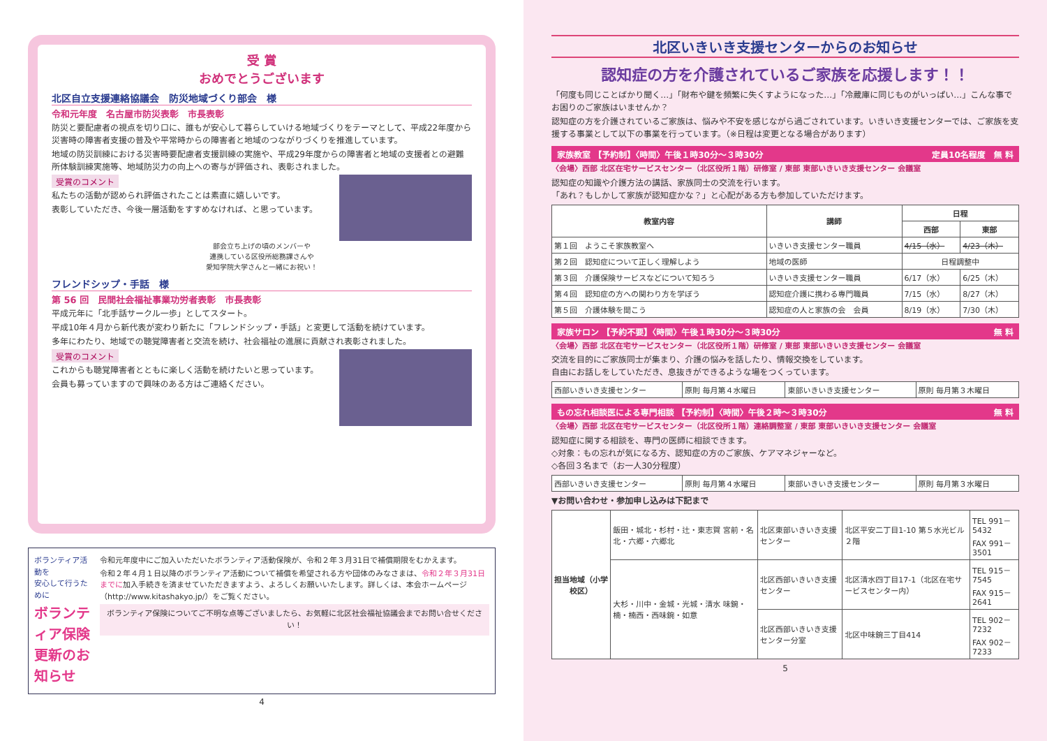受 賞
おめでとうございます
北区自立支援連絡協議会　防災地域づくり部会　様
令和元年度　名古屋市防災表彰　市長表彰
防災と要配慮者の視点を切り口に、誰もが安心して暮らしていける地域づくりをテーマとして、平成22年度から災害時の障害者支援の普及や平常時からの障害者と地域のつながりづくりを推進しています。
地域の防災訓練における災害時要配慮者支援訓練の実施や、平成29年度からの障害者と地域の支援者との避難所体験訓練実施等、地域防災力の向上への寄与が評価され、表彰されました。
受賞のコメント
私たちの活動が認められ評価されたことは素直に嬉しいです。
表彰していただき、今後一層活動をすすめなければ、と思っています。
部会立ち上げの頃のメンバーや
連携している区役所総務課さんや
愛知学院大学さんと一緒にお祝い！
フレンドシップ・手話　様
第 56 回　民間社会福祉事業功労者表彰　市長表彰
平成元年に「北手話サークル一歩」としてスタート。
平成10年４月から新代表が変わり新たに「フレンドシップ・手話」と変更して活動を続けています。
多年にわたり、地域での聴覚障害者と交流を続け、社会福祉の進展に貢献され表彰されました。
受賞のコメント
これからも聴覚障害者とともに楽しく活動を続けたいと思っています。
会員も募っていますので興味のある方はご連絡ください。
ボランティア活動を
安心して行うために
ボランティア保険
更新のお知らせ
令和元年度中にご加入いただいたボランティア活動保険が、令和２年３月31日で補償期限をむかえます。
令和２年４月１日以降のボランティア活動について補償を希望される方や団体のみなさまは、令和２年３月31日までに加入手続きを済ませていただきますよう、よろしくお願いいたします。詳しくは、本会ホームページ（http://www.kitashakyo.jp/）をご覧ください。
ボランティア保険についてご不明な点等ございましたら、お気軽に北区社会福祉協議会までお問い合せください！
4
北区いきいき支援センターからのお知らせ
認知症の方を介護されているご家族を応援します！！
「何度も同じことばかり聞く…」「財布や鍵を頻繁に失くすようになった…」「冷蔵庫に同じものがいっぱい…」こんな事でお困りのご家族はいませんか？
認知症の方を介護されているご家族は、悩みや不安を感じながら過ごされています。いきいき支援センターでは、ご家族を支援する事業として以下の事業を行っています。（※日程は変更となる場合があります）
家族教室 【予約制】〈時間〉午後１時30分～３時30分 定員10名程度　無 料
〈会場〉西部 北区在宅サービスセンター（北区役所１階）研修室 / 東部 東部いきいき支援センター 会議室
認知症の知識や介護方法の講話、家族同士の交流を行います。
「あれ？もしかして家族が認知症かな？」と心配がある方も参加していただけます。
| 教室内容 | 講師 | 日程 | |
| --- | --- | --- | --- |
| | | 西部 | 東部 |
| 第１回 ようこそ家族教室へ | いきいき支援センター職員 | 4/15（水） | 4/23（木） |
| 第２回 認知症について正しく理解しよう | 地域の医師 | 日程調整中 | |
| 第３回 介護保険サービスなどについて知ろう | いきいき支援センター職員 | 6/17（水） | 6/25（木） |
| 第４回 認知症の方への関わり方を学ぼう | 認知症介護に携わる専門職員 | 7/15（水） | 8/27（木） |
| 第５回 介護体験を聞こう | 認知症の人と家族の会 会員 | 8/19（水） | 7/30（木） |
家族サロン 【予約不要】〈時間〉午後１時30分～３時30分 無 料
〈会場〉西部 北区在宅サービスセンター（北区役所１階）研修室 / 東部 東部いきいき支援センター 会議室
交流を目的にご家族同士が集まり、介護の悩みを話したり、情報交換をしています。
自由にお話しをしていただき、息抜きができるような場をつくっています。
| 西部いきいき支援センター | 原則 毎月第４水曜日 | 東部いきいき支援センター | 原則 毎月第３木曜日 |
もの忘れ相談医による専門相談 【予約制】〈時間〉午後２時～３時30分 無 料
〈会場〉西部 北区在宅サービスセンター（北区役所１階）連絡調整室 / 東部 東部いきいき支援センター 会議室
認知症に関する相談を、専門の医師に相談できます。
◇対象：もの忘れが気になる方、認知症の方のご家族、ケアマネジャーなど。
◇各回３名まで（お一人30分程度）
| 西部いきいき支援センター | 原則 毎月第４水曜日 | 東部いきいき支援センター | 原則 毎月第３水曜日 |
▼お問い合わせ・参加申し込みは下記まで
| 担当地域（小学校区） | 飯田・城北・杉村・辻・東志賀 宮前・名北・六郷・六郷北 | 北区東部いきいき支援センター | 北区平安二丁目1-10 第５水光ビル２階 | TEL 991－5432 FAX 991－3501 |
| | 大杉・川中・金城・光城・清水 味鋺・楠・楠西・西味鋺・如意 | 北区西部いきいき支援センター | 北区清水四丁目17-1（北区在宅サービスセンター内） | TEL 915－7545 FAX 915－2641 |
| | | 北区西部いきいき支援センター分室 | 北区中味鋺三丁目414 | TEL 902－7232 FAX 902－7233 |
5